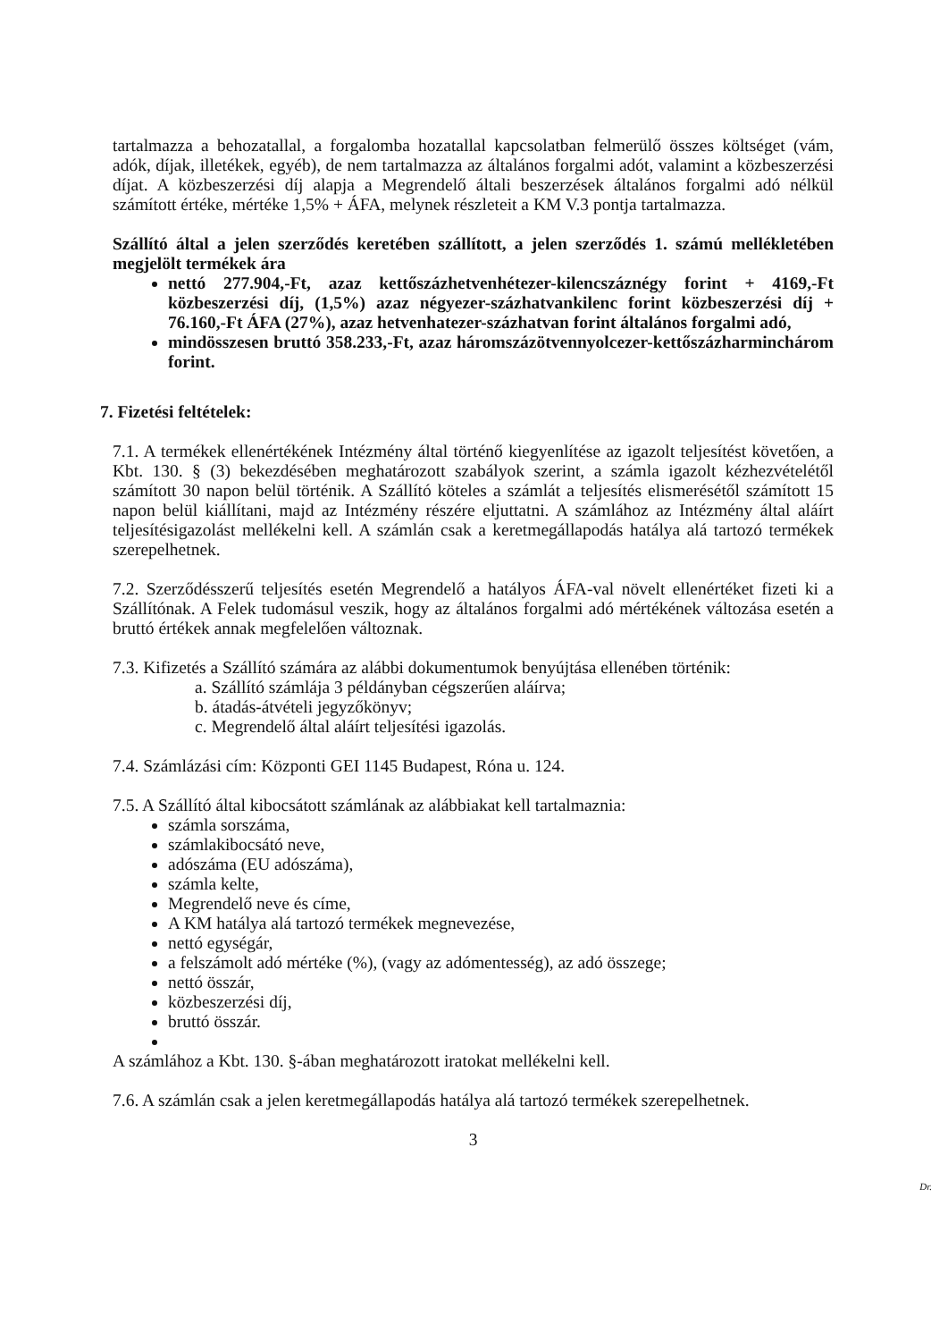tartalmazza a behozatallal, a forgalomba hozatallal kapcsolatban felmerülő összes költséget (vám, adók, díjak, illetékek, egyéb), de nem tartalmazza az általános forgalmi adót, valamint a közbeszerzési díjat. A közbeszerzési díj alapja a Megrendelő általi beszerzések általános forgalmi adó nélkül számított értéke, mértéke 1,5% + ÁFA, melynek részleteit a KM V.3 pontja tartalmazza.
Szállító által a jelen szerződés keretében szállított, a jelen szerződés 1. számú mellékletében megjelölt termékek ára
nettó 277.904,-Ft, azaz kettőszázhetvenhétezer-kilencszáznégy forint + 4169,-Ft közbeszerzési díj, (1,5%) azaz négyezer-százhatvankilenc forint közbeszerzési díj + 76.160,-Ft ÁFA (27%), azaz hetvenhatezer-százhatvan forint általános forgalmi adó,
mindösszesen bruttó 358.233,-Ft, azaz háromszázötvennyolcezer-kettőszázharminchárom forint.
7. Fizetési feltételek:
7.1. A termékek ellenértékének Intézmény által történő kiegyenlítése az igazolt teljesítést követően, a Kbt. 130. § (3) bekezdésében meghatározott szabályok szerint, a számla igazolt kézhezvételétől számított 30 napon belül történik. A Szállító köteles a számlát a teljesítés elismerésétől számított 15 napon belül kiállítani, majd az Intézmény részére eljuttatni. A számlához az Intézmény által aláírt teljesítésigazolást mellékelni kell. A számlán csak a keretmegállapodás hatálya alá tartozó termékek szerepelhetnek.
7.2. Szerződésszerű teljesítés esetén Megrendelő a hatályos ÁFA-val növelt ellenértéket fizeti ki a Szállítónak. A Felek tudomásul veszik, hogy az általános forgalmi adó mértékének változása esetén a bruttó értékek annak megfelelően változnak.
7.3. Kifizetés a Szállító számára az alábbi dokumentumok benyújtása ellenében történik:
a. Szállító számlája 3 példányban cégszerűen aláírva;
b. átadás-átvételi jegyzőkönyv;
c. Megrendelő által aláírt teljesítési igazolás.
7.4. Számlázási cím: Központi GEI 1145 Budapest, Róna u. 124.
7.5. A Szállító által kibocsátott számlának az alábbiakat kell tartalmaznia:
számla sorszáma,
számlakibocsátó neve,
adószáma (EU adószáma),
számla kelte,
Megrendelő neve és címe,
A KM hatálya alá tartozó termékek megnevezése,
nettó egységár,
a felszámolt adó mértéke (%), (vagy az adómentesség), az adó összege;
nettó összár,
közbeszerzési díj,
bruttó összár.
A számlához a Kbt. 130. §-ában meghatározott iratokat mellékelni kell.
7.6. A számlán csak a jelen keretmegállapodás hatálya alá tartozó termékek szerepelhetnek.
3
Dr.